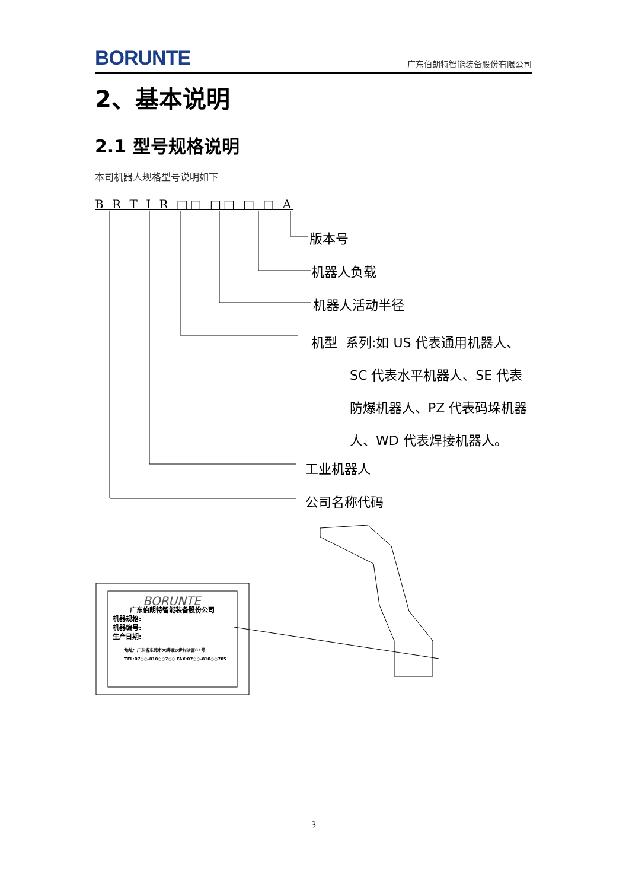BORUNTE 广东伯朗特智能装备股份有限公司
2、基本说明
2.1 型号规格说明
本司机器人规格型号说明如下
B R T I R □□ □□ □ □ A
版本号
机器人负载
机器人活动半径
机型 系列:如 US 代表通用机器人、
SC 代表水平机器人、SE 代表防爆机器人、PZ 代表码垛机器人、WD 代表焊接机器人。
工业机器人
公司名称代码
BORUNTE
广东伯朗特智能装备股份公司
机器规格:
机器编号:
生产日期:
地址：广东省东莞市大朗镇沙步村沙富83号
TEL:07○○-810○○7○○ FAX:07○○-810○○785
3